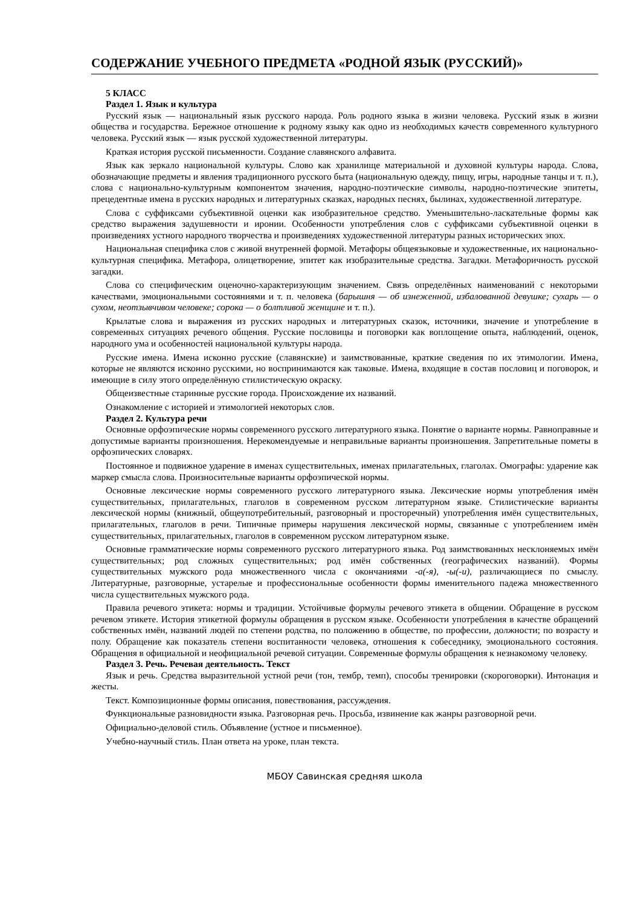СОДЕРЖАНИЕ УЧЕБНОГО ПРЕДМЕТА «РОДНОЙ ЯЗЫК (РУССКИЙ)»
5 КЛАСС
Раздел 1. Язык и культура
Русский язык — национальный язык русского народа. Роль родного языка в жизни человека. Русский язык в жизни общества и государства. Бережное отношение к родному языку как одно из необходимых качеств современного культурного человека. Русский язык — язык русской художественной литературы.
Краткая история русской письменности. Создание славянского алфавита.
Язык как зеркало национальной культуры. Слово как хранилище материальной и духовной культуры народа. Слова, обозначающие предметы и явления традиционного русского быта (национальную одежду, пищу, игры, народные танцы и т. п.), слова с национально-культурным компонентом значения, народно-поэтические символы, народно-поэтические эпитеты, прецедентные имена в русских народных и литературных сказках, народных песнях, былинах, художественной литературе.
Слова с суффиксами субъективной оценки как изобразительное средство. Уменьшительно-ласкательные формы как средство выражения задушевности и иронии. Особенности употребления слов с суффиксами субъективной оценки в произведениях устного народного творчества и произведениях художественной литературы разных исторических эпох.
Национальная специфика слов с живой внутренней формой. Метафоры общеязыковые и художественные, их национально-культурная специфика. Метафора, олицетворение, эпитет как изобразительные средства. Загадки. Метафоричность русской загадки.
Слова со специфическим оценочно-характеризующим значением. Связь определённых наименований с некоторыми качествами, эмоциональными состояниями и т. п. человека (барышня — об изнеженной, избалованной девушке; сухарь — о сухом, неотзывчивом человеке; сорока — о болтливой женщине и т. п.).
Крылатые слова и выражения из русских народных и литературных сказок, источники, значение и употребление в современных ситуациях речевого общения. Русские пословицы и поговорки как воплощение опыта, наблюдений, оценок, народного ума и особенностей национальной культуры народа.
Русские имена. Имена исконно русские (славянские) и заимствованные, краткие сведения по их этимологии. Имена, которые не являются исконно русскими, но воспринимаются как таковые. Имена, входящие в состав пословиц и поговорок, и имеющие в силу этого определённую стилистическую окраску.
Общеизвестные старинные русские города. Происхождение их названий.
Ознакомление с историей и этимологией некоторых слов.
Раздел 2. Культура речи
Основные орфоэпические нормы современного русского литературного языка. Понятие о варианте нормы. Равноправные и допустимые варианты произношения. Нерекомендуемые и неправильные варианты произношения. Запретительные пометы в орфоэпических словарях.
Постоянное и подвижное ударение в именах существительных, именах прилагательных, глаголах. Омографы: ударение как маркер смысла слова. Произносительные варианты орфоэпической нормы.
Основные лексические нормы современного русского литературного языка. Лексические нормы употребления имён существительных, прилагательных, глаголов в современном русском литературном языке. Стилистические варианты лексической нормы (книжный, общеупотребительный, разговорный и просторечный) употребления имён существительных, прилагательных, глаголов в речи. Типичные примеры нарушения лексической нормы, связанные с употреблением имён существительных, прилагательных, глаголов в современном русском литературном языке.
Основные грамматические нормы современного русского литературного языка. Род заимствованных несклоняемых имён существительных; род сложных существительных; род имён собственных (географических названий). Формы существительных мужского рода множественного числа с окончаниями -а(-я), -ы(-и), различающиеся по смыслу. Литературные, разговорные, устарелые и профессиональные особенности формы именительного падежа множественного числа существительных мужского рода.
Правила речевого этикета: нормы и традиции. Устойчивые формулы речевого этикета в общении. Обращение в русском речевом этикете. История этикетной формулы обращения в русском языке. Особенности употребления в качестве обращений собственных имён, названий людей по степени родства, по положению в обществе, по профессии, должности; по возрасту и полу. Обращение как показатель степени воспитанности человека, отношения к собеседнику, эмоционального состояния. Обращения в официальной и неофициальной речевой ситуации. Современные формулы обращения к незнакомому человеку.
Раздел 3. Речь. Речевая деятельность. Текст
Язык и речь. Средства выразительной устной речи (тон, тембр, темп), способы тренировки (скороговорки). Интонация и жесты.
Текст. Композиционные формы описания, повествования, рассуждения.
Функциональные разновидности языка. Разговорная речь. Просьба, извинение как жанры разговорной речи.
Официально-деловой стиль. Объявление (устное и письменное).
Учебно-научный стиль. План ответа на уроке, план текста.
МБОУ Савинская средняя школа